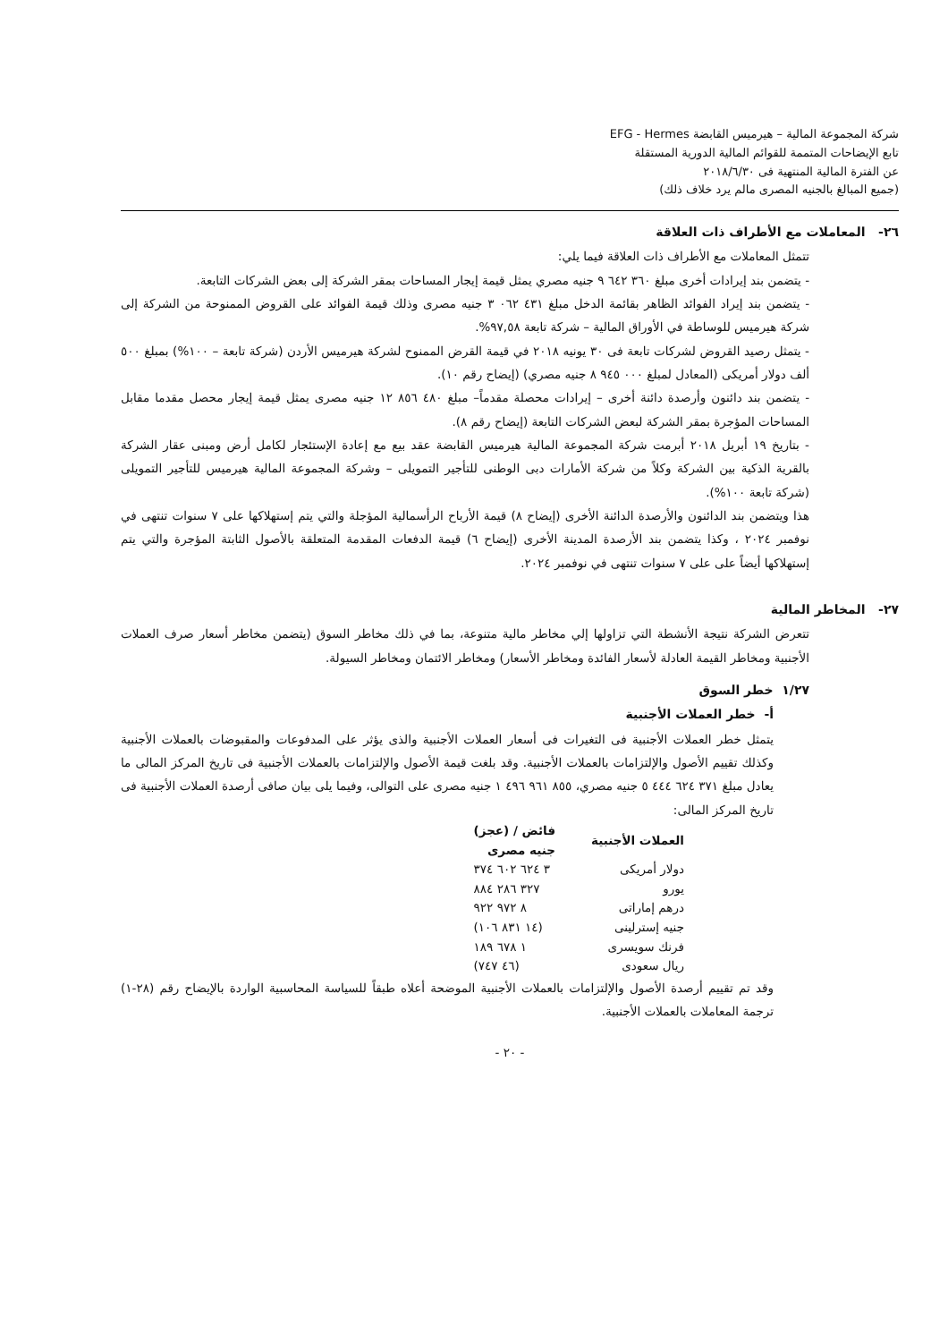شركة المجموعة المالية – هيرميس القابضة EFG - Hermes
تابع الإيضاحات المتممة للقوائم المالية الدورية المستقلة
عن الفترة المالية المنتهية فى ٢٠١٨/٦/٣٠
(جميع المبالغ بالجنيه المصرى مالم يرد خلاف ذلك)
٢٦- المعاملات مع الأطراف ذات العلاقة
تتمثل المعاملات مع الأطراف ذات العلاقة فيما يلي:
- يتضمن بند إيرادات أخرى مبلغ ٣٦٠ ٦٤٢ ٩ جنيه مصري يمثل قيمة إيجار المساحات بمقر الشركة إلى بعض الشركات التابعة.
- يتضمن بند إيراد الفوائد الظاهر بقائمة الدخل مبلغ ٤٣١ ٠٦٢ ٣ جنيه مصرى وذلك قيمة الفوائد على القروض الممنوحة من الشركة إلى شركة هيرميس للوساطة في الأوراق المالية – شركة تابعة ٩٧,٥٨%.
- يتمثل رصيد القروض لشركات تابعة فى ٣٠ يونيه ٢٠١٨ في قيمة القرض الممنوح لشركة هيرميس الأردن (شركة تابعة – ١٠٠%) بمبلغ ٥٠٠ ألف دولار أمريكى (المعادل لمبلغ ٠٠٠ ٩٤٥ ٨ جنيه مصري) (إيضاح رقم ١٠).
- يتضمن بند دائنون وأرصدة دائنة أخرى – إيرادات محصلة مقدماً– مبلغ ٤٨٠ ٨٥٦ ١٢ جنيه مصرى يمثل قيمة إيجار محصل مقدما مقابل المساحات المؤجرة بمقر الشركة لبعض الشركات التابعة (إيضاح رقم ٨).
- بتاريخ ١٩ أبريل ٢٠١٨ أبرمت شركة المجموعة المالية هيرميس القابضة عقد بيع مع إعادة الإستئجار لكامل أرض ومبنى عقار الشركة بالقرية الذكية بين الشركة وكلاً من شركة الأمارات دبى الوطنى للتأجير التمويلى – وشركة المجموعة المالية هيرميس للتأجير التمويلى (شركة تابعة ١٠٠%).
هذا ويتضمن بند الدائنون والأرصدة الدائنة الأخرى (إيضاح ٨) قيمة الأرباح الرأسمالية المؤجلة والتي يتم إستهلاكها على ٧ سنوات تنتهى في نوفمبر ٢٠٢٤ ، وكذا يتضمن بند الأرصدة المدينة الأخرى (إيضاح ٦) قيمة الدفعات المقدمة المتعلقة بالأصول الثابتة المؤجرة والتي يتم إستهلاكها أيضاً على على ٧ سنوات تنتهى في نوفمبر ٢٠٢٤.
٢٧- المخاطر المالية
تتعرض الشركة نتيجة الأنشطة التي تزاولها إلي مخاطر مالية متنوعة، بما في ذلك مخاطر السوق (يتضمن مخاطر أسعار صرف العملات الأجنبية ومخاطر القيمة العادلة لأسعار الفائدة ومخاطر الأسعار) ومخاطر الائتمان ومخاطر السيولة.
١/٢٧ خطر السوق
أ- خطر العملات الأجنبية
يتمثل خطر العملات الأجنبية فى التغيرات فى أسعار العملات الأجنبية والذى يؤثر على المدفوعات والمقبوضات بالعملات الأجنبية وكذلك تقييم الأصول والإلتزامات بالعملات الأجنبية. وقد بلغت قيمة الأصول والإلتزامات بالعملات الأجنبية فى تاريخ المركز المالى ما يعادل مبلغ ٣٧١ ٦٢٤ ٤٤٤ ٥ جنيه مصري، ٨٥٥ ٩٦١ ٤٩٦ ١ جنيه مصرى على التوالى، وفيما يلى بيان صافى أرصدة العملات الأجنبية فى تاريخ المركز المالى:
| العملات الأجنبية | فائض / (عجز) جنيه مصرى |
| --- | --- |
| دولار أمريكى | ٣ ٦٢٤ ٦٠٢ ٣٧٤ |
| يورو | ٣٢٧ ٢٨٦ ٨٨٤ |
| درهم إماراتى | ٨ ٩٧٢ ٩٢٢ |
| جنيه إسترلينى | (١٤ ٨٣١ ١٠٦) |
| فرنك سويسرى | ١ ٦٧٨ ١٨٩ |
| ريال سعودى | (٤٦ ٧٤٧) |
وقد تم تقييم أرصدة الأصول والإلتزامات بالعملات الأجنبية الموضحة أعلاه طبقاً للسياسة المحاسبية الواردة بالإيضاح رقم (٢٨-١) ترجمة المعاملات بالعملات الأجنبية.
- ٢٠ -